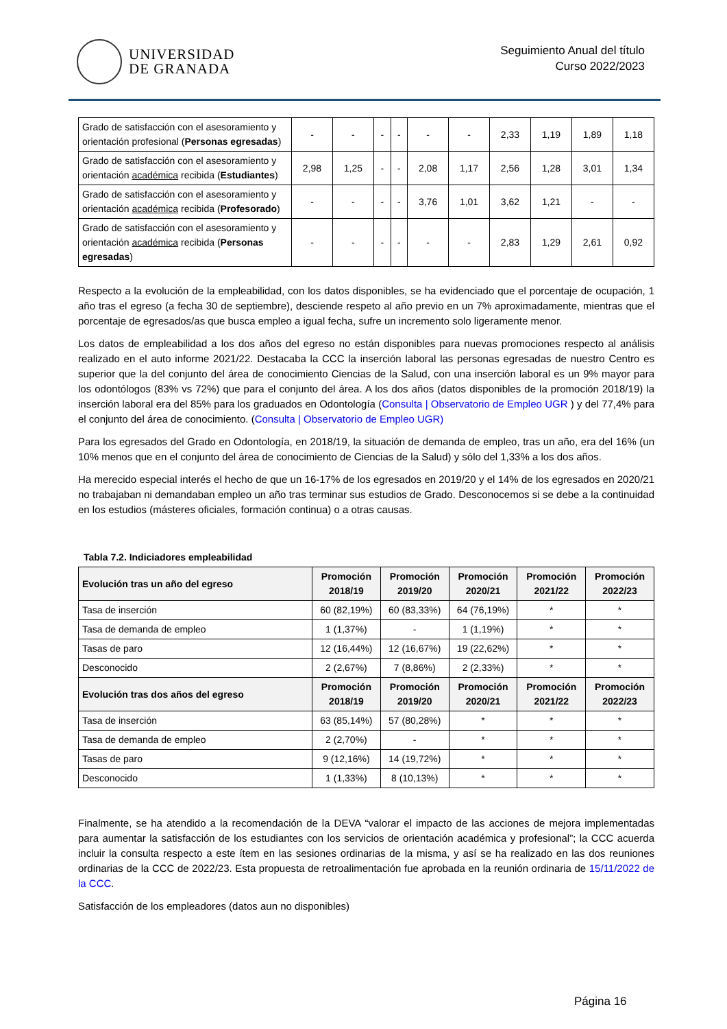UNIVERSIDAD
DE GRANADA
Seguimiento Anual del título
Curso 2022/2023
| Grado de satisfacción con el asesoramiento y orientación profesional ( Personas egresadas ) | - | - | - | - | - | - | 2,33 | 1,19 | 1,89 | 1,18 |
| Grado de satisfacción con el asesoramiento y orientación académica recibida ( Estudiantes ) | 2,98 | 1,25 | - | - | 2,08 | 1,17 | 2,56 | 1,28 | 3,01 | 1,34 |
| Grado de satisfacción con el asesoramiento y orientación académica recibida ( Profesorado ) | - | - | - | - | 3,76 | 1,01 | 3,62 | 1,21 | - | - |
| Grado de satisfacción con el asesoramiento y orientación académica recibida ( Personas egresadas ) | - | - | - | - | - | - | 2,83 | 1,29 | 2,61 | 0,92 |
Respecto a la evolución de la empleabilidad, con los datos disponibles, se ha evidenciado que el porcentaje de ocupación, 1 año tras el egreso (a fecha 30 de septiembre), desciende respeto al año previo en un 7% aproximadamente, mientras que el porcentaje de egresados/as que busca empleo a igual fecha, sufre un incremento solo ligeramente menor.
Los datos de empleabilidad a los dos años del egreso no están disponibles para nuevas promociones respecto al análisis realizado en el auto informe 2021/22. Destacaba la CCC la inserción laboral las personas egresadas de nuestro Centro es superior que la del conjunto del área de conocimiento Ciencias de la Salud, con una inserción laboral es un 9% mayor para los odontólogos (83% vs 72%) que para el conjunto del área. A los dos años (datos disponibles de la promoción 2018/19) la inserción laboral era del 85% para los graduados en Odontología (Consulta | Observatorio de Empleo UGR ) y del 77,4% para el conjunto del área de conocimiento. (Consulta | Observatorio de Empleo UGR)
Para los egresados del Grado en Odontología, en 2018/19, la situación de demanda de empleo, tras un año, era del 16% (un 10% menos que en el conjunto del área de conocimiento de Ciencias de la Salud) y sólo del 1,33% a los dos años.
Ha merecido especial interés el hecho de que un 16-17% de los egresados en 2019/20 y el 14% de los egresados en 2020/21 no trabajaban ni demandaban empleo un año tras terminar sus estudios de Grado. Desconocemos si se debe a la continuidad en los estudios (másteres oficiales, formación continua) o a otras causas.
Tabla 7.2. Indiciadores empleabilidad
| Evolución tras un año del egreso | Promoción 2018/19 | Promoción 2019/20 | Promoción 2020/21 | Promoción 2021/22 | Promoción 2022/23 |
| --- | --- | --- | --- | --- | --- |
| Tasa de inserción | 60 (82,19%) | 60 (83,33%) | 64 (76,19%) | * | * |
| Tasa de demanda de empleo | 1 (1,37%) | - | 1 (1,19%) | * | * |
| Tasas de paro | 12 (16,44%) | 12 (16,67%) | 19 (22,62%) | * | * |
| Desconocido | 2 (2,67%) | 7 (8,86%) | 2 (2,33%) | * | * |
| Evolución tras dos años del egreso | Promoción 2018/19 | Promoción 2019/20 | Promoción 2020/21 | Promoción 2021/22 | Promoción 2022/23 |
| Tasa de inserción | 63 (85,14%) | 57 (80,28%) | * | * | * |
| Tasa de demanda de empleo | 2 (2,70%) | - | * | * | * |
| Tasas de paro | 9 (12,16%) | 14 (19,72%) | * | * | * |
| Desconocido | 1 (1,33%) | 8 (10,13%) | * | * | * |
Finalmente, se ha atendido a la recomendación de la DEVA “valorar el impacto de las acciones de mejora implementadas para aumentar la satisfacción de los estudiantes con los servicios de orientación académica y profesional”; la CCC acuerda incluir la consulta respecto a este ítem en las sesiones ordinarias de la misma, y así se ha realizado en las dos reuniones ordinarias de la CCC de 2022/23. Esta propuesta de retroalimentación fue aprobada en la reunión ordinaria de 15/11/2022 de la CCC.
Satisfacción de los empleadores (datos aun no disponibles)
Página 16